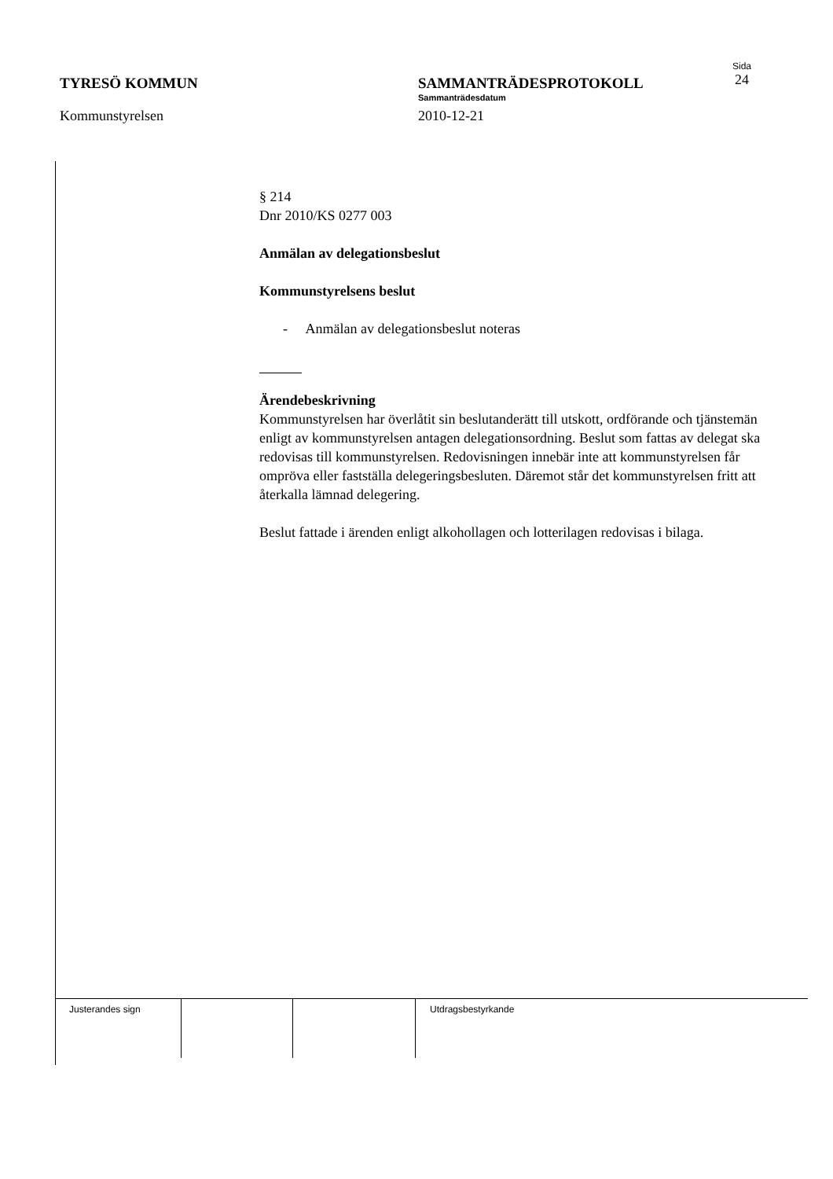TYRESÖ KOMMUN
Kommunstyrelsen
SAMMANTRÄDESPROTOKOLL
Sammanträdesdatum
2010-12-21
Sida
24
§ 214
Dnr 2010/KS 0277 003
Anmälan av delegationsbeslut
Kommunstyrelsens beslut
- Anmälan av delegationsbeslut noteras
Ärendebeskrivning
Kommunstyrelsen har överlåtit sin beslutanderätt till utskott, ordförande och tjänstemän enligt av kommunstyrelsen antagen delegationsordning. Beslut som fattas av delegat ska redovisas till kommunstyrelsen. Redovisningen innebär inte att kommunstyrelsen får ompröva eller fastställa delegeringsbesluten. Däremot står det kommunstyrelsen fritt att återkalla lämnad delegering.
Beslut fattade i ärenden enligt alkohollagen och lotterilagen redovisas i bilaga.
Justerandes sign Utdragsbestyrkande